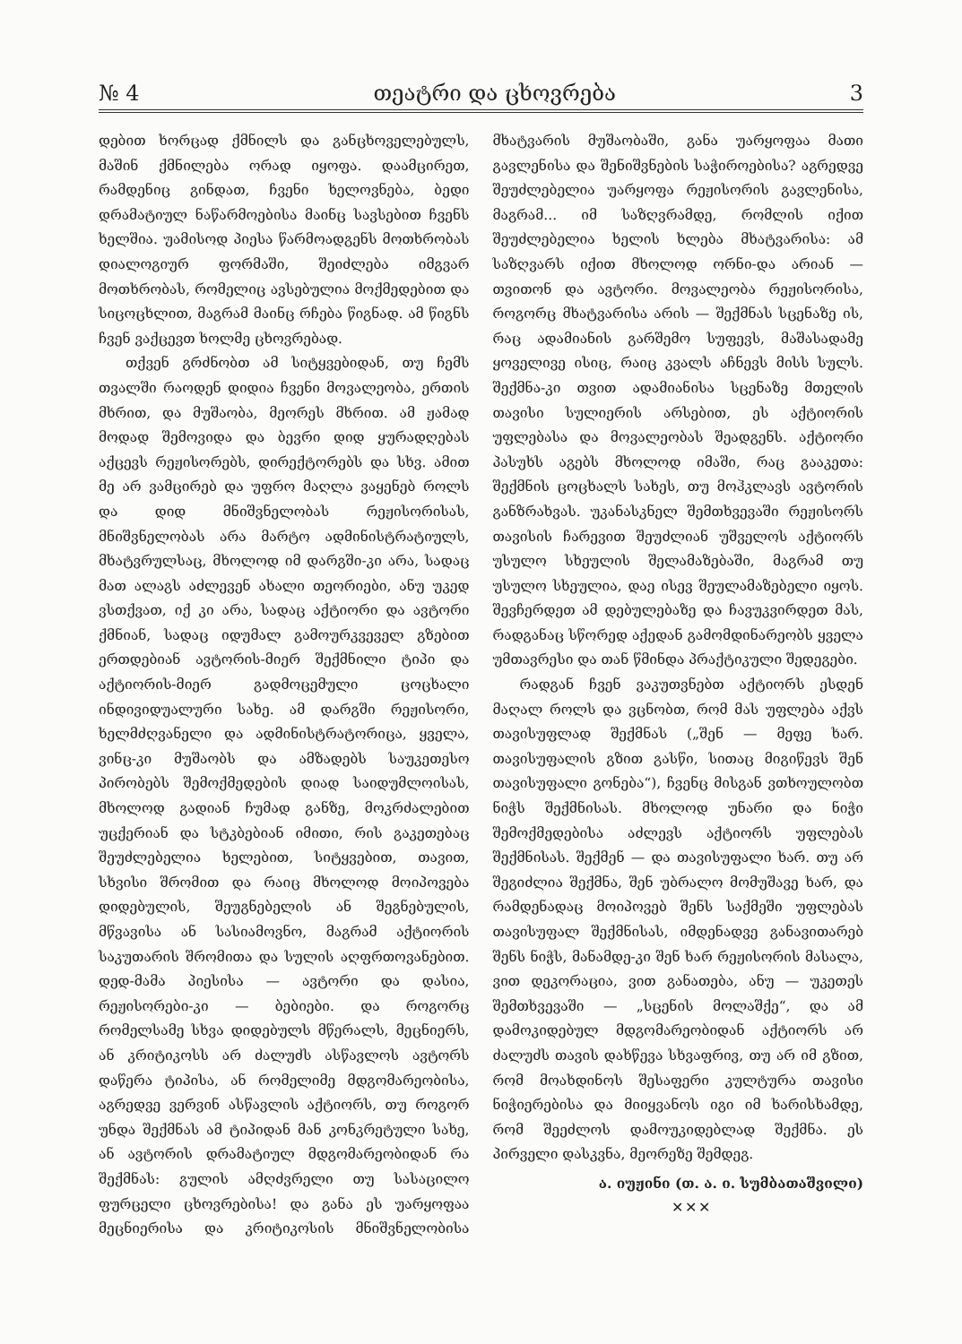№ 4 თეატრი და ცხოვრება 3
დებით ხორცად ქმნილს და განცხოველებულს, მაშინ ქმნილება ორად იყოფა. დაამცირეთ, რამდენიც გინდათ, ჩვენი ხელოვნება, ბედი დრამატიულ ნაწარმოებისა მაინც სავსებით ჩვენს ხელშია. უამისოდ პიესა წარმოადგენს მოთხრობას დიალოგიურ ფორმაში, შეიძლება იმგვარ მოთხრობას, რომელიც ავსებულია მოქმედებით და სიცოცხლით, მაგრამ მაინც რჩება წიგნად. ამ წიგნს ჩვენ ვაქცევთ ხოლმე ცხოვრებად.
თქვენ გრძნობთ ამ სიტყვებიდან, თუ ჩემს თვალში რაოდენ დიდია ჩვენი მოვალეობა, ერთის მხრით, და მუშაობა, მეორეს მხრით. ამ ჟამად მოდად შემოვიდა და ბევრი დიდ ყურადღებას აქცევს რეჟისორებს, დირექტორებს და სხვ. ამით მე არ ვამცირებ და უფრო მაღლა ვაყენებ როლს და დიდ მნიშვნელობას რეჟისორისას, მნიშვნელობას არა მარტო ადმინისტრატიულს, მხატვრულსაც, მხოლოდ იმ დარგში-კი არა, სადაც მათ ალაგს აძლევენ ახალი თეორიები, ანუ უკედ ვსთქვათ, იქ კი არა, სადაც აქტიორი და ავტორი ქმნიან, სადაც იდუმალ გამოურკვეველ გზებით ერთდებიან ავტორის-მიერ შექმნილი ტიპი და აქტიორის-მიერ გადმოცემული ცოცხალი ინდივიდუალური სახე. ამ დარგში რეჟისორი, ხელმძღვანელი და ადმინისტრატორიცა, ყველა, ვინც-კი მუშაობს და ამზადებს საუკეთესო პირობებს შემოქმედების დიად საიდუმლოისას, მხოლოდ გადიან ჩუმად განზე, მოკრძალებით უცქერიან და სტკბებიან იმითი, რის გაკეთებაც შეუძლებელია ხელებით, სიტყვებით, თავით, სხვისი შრომით და რაიც მხოლოდ მოიპოვება დიდებულის, შეუგნებელის ან შეგნებულის, მწვავისა ან სასიამოვნო, მაგრამ აქტიორის საკუთარის შრომითა და სულის აღფრთოვანებით. დედ-მამა პიესისა — ავტორი და დასია, რეჟისორები-კი — ბებიები. და როგორც რომელსამე სხვა დიდებულს მწერალს, მეცნიერს, ან კრიტიკოსს არ ძალუძს ასწავლოს ავტორს დაწერა ტიპისა, ან რომელიმე მდგომარეობისა, აგრედვე ვერვინ ასწავლის აქტიორს, თუ როგორ უნდა შექმნას ამ ტიპიდან მან კონკრეტული სახე, ან ავტორის დრამატიულ მდგომარეობიდან რა შექმნას: გულის ამღძვრელი თუ სასაცილო ფურცელი ცხოვრებისა! და განა ეს უარყოფაა მეცნიერისა და კრიტიკოსის მნიშვნელობისა მხატვარის მუშაობაში, განა უარყოფაა მათი გავლენისა და შენიშვნების საჭიროებისა? აგრედვე შეუძლებელია უარყოფა რეჟისორის გავლენისა, მაგრამ... იმ საზღვრამდე, რომლის იქით შეუძლებელია ხელის ხლება მხატვარისა: ამ საზღვარს იქით მხოლოდ ორნი-და არიან — თვითონ და ავტორი. მოვალეობა რეჟისორისა, როგორც მხატვარისა არის — შექმნას სცენაზე ის, რაც ადამიანის გარშემო სუფევს, მაშასადამე ყოველივე ისიც, რაიც კვალს აჩნევს მისს სულს. შექმნა-კი თვით ადამიანისა სცენაზე მთელის თავისი სულიერის არსებით, ეს აქტიორის უფლებასა და მოვალეობას შეადგენს. აქტიორი პასუხს აგებს მხოლოდ იმაში, რაც გააკეთა: შექმნის ცოცხალს სახეს, თუ მოჰკლავს ავტორის განზრახვას. უკანასკნელ შემთხვევაში რეჟისორს თავისის ჩარევით შეუძლიან უშველოს აქტიორს უსულო სხეულის შელამაზებაში, მაგრამ თუ უსულო სხეულია, დაე ისევ შეულამაზებელი იყოს. შევჩერდეთ ამ დებულებაზე და ჩავუკვირდეთ მას, რადგანაც სწორედ აქედან გამომდინარეობს ყველა უმთავრესი და თან წმინდა პრაქტიკული შედეგები.
რადგან ჩვენ ვაკუთვნებთ აქტიორს ესდენ მაღალ როლს და ვცნობთ, რომ მას უფლება აქვს თავისუფლად შექმნას („შენ — მეფე ხარ. თავისუფალის გზით გასწი, სითაც მიგიწევს შენ თავისუფალი გონება“), ჩვენც მისგან ვთხოულობთ ნიჭს შექმნისას. მხოლოდ უნარი და ნიჭი შემოქმედებისა აძლევს აქტიორს უფლებას შექმნისას. შექმენ — და თავისუფალი ხარ. თუ არ შეგიძლია შექმნა, შენ უბრალო მომუშავე ხარ, და რამდენადაც მოიპოვებ შენს საქმეში უფლებას თავისუფალ შექმნისას, იმდენადვე განავითარებ შენს ნიჭს, მანამდე-კი შენ ხარ რეჟისორის მასალა, ვით დეკორაცია, ვით განათება, ანუ — უკეთეს შემთხვევაში — „სცენის მოლაშქე“, და ამ დამოკიდებულ მდგომარეობიდან აქტიორს არ ძალუძს თავის დახწევა სხვაფრივ, თუ არ იმ გზით, რომ მოახდინოს შესაფერი კულტურა თავისი ნიჭიერებისა და მიიყვანოს იგი იმ ხარისხამდე, რომ შეეძლოს დამოუკიდებლად შექმნა. ეს პირველი დასკვნა, მეორეზე შემდეგ.
ა. იუჟინი (თ. ა. ი. სუმბათაშვილი)
✕✕✕